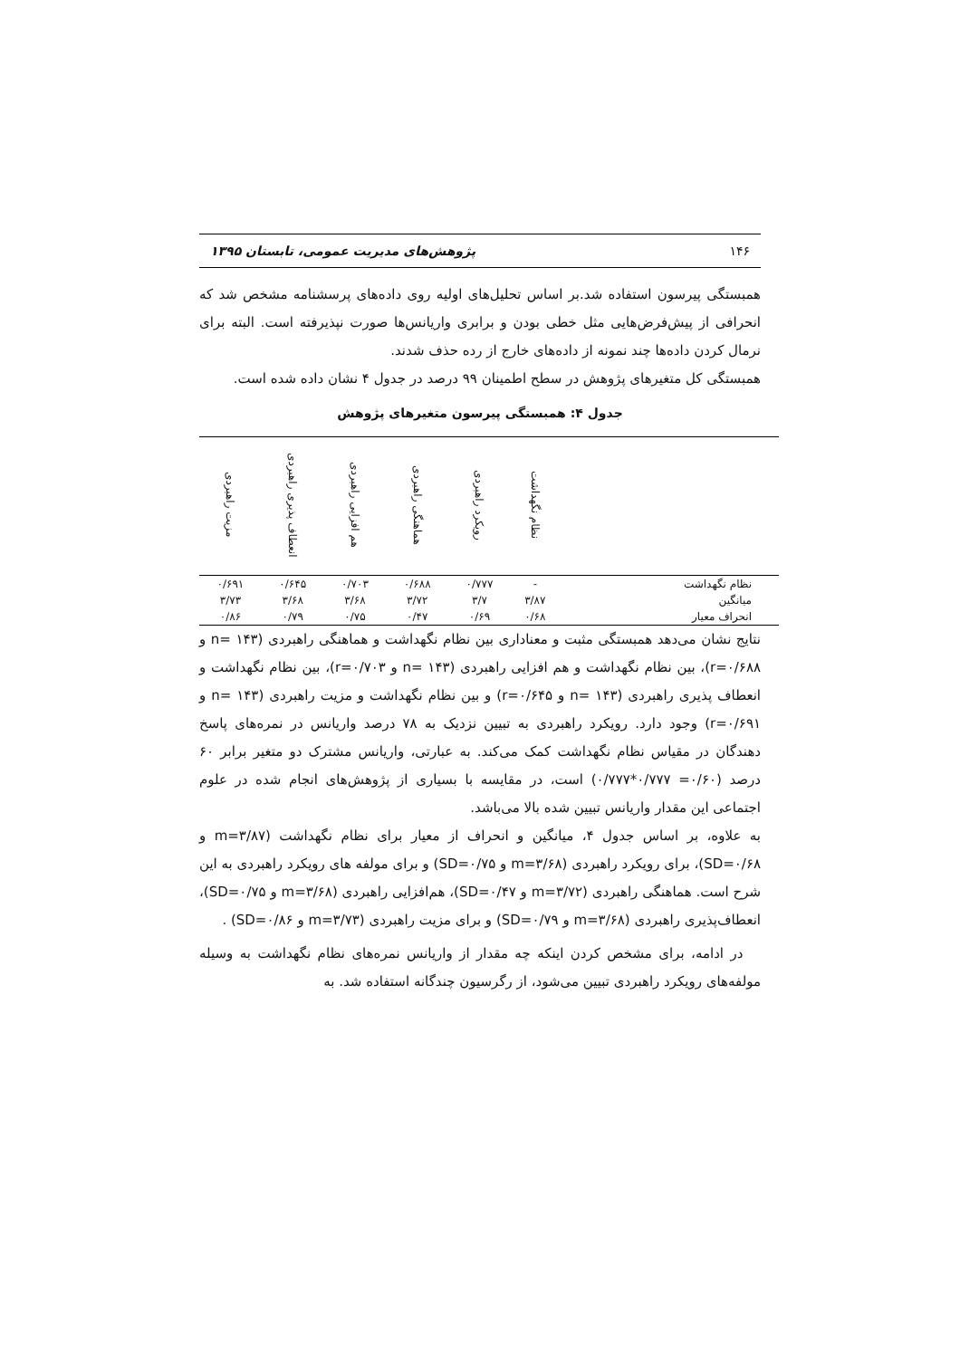۱۴۶ پژوهش‌های مدیریت عمومی، تابستان ۱۳۹۵
همبستگی پیرسون استفاده شد.بر اساس تحلیل‌های اولیه روی داده‌های پرسشنامه مشخص شد که انحرافی از پیش‌فرض‌هایی مثل خطی بودن و برابری واریانس‌ها صورت نپذیرفته است. البته برای نرمال کردن داده‌ها چند نمونه از داده‌های خارج از رده حذف شدند.
همبستگی کل متغیرهای پژوهش در سطح اطمینان ۹۹ درصد در جدول ۴ نشان داده شده است.
جدول ۴: همبستگی پیرسون متغیرهای پژوهش
| | نظام نگهداشت | رویکرد راهبردی | هماهنگی راهبردی | هم افزایی راهبردی | انعطاف پذیری راهبردی | مزیت راهبردی |
| --- | --- | --- | --- | --- | --- | --- |
| نظام نگهداشت | - | ۰/۷۷۷ | ۰/۶۸۸ | ۰/۷۰۳ | ۰/۶۴۵ | ۰/۶۹۱ |
| میانگین | ۳/۸۷ | ۳/۷ | ۳/۷۲ | ۳/۶۸ | ۳/۶۸ | ۳/۷۳ |
| انحراف معیار | ۰/۶۸ | ۰/۶۹ | ۰/۴۷ | ۰/۷۵ | ۰/۷۹ | ۰/۸۶ |
نتایج نشان می‌دهد همبستگی مثبت و معناداری بین نظام نگهداشت و هماهنگی راهبردی (n= ۱۴۳ و r=۰/۶۸۸)، بین نظام نگهداشت و هم افزایی راهبردی (n= ۱۴۳ و r=۰/۷۰۳)، بین نظام نگهداشت و انعطاف پذیری راهبردی (n= ۱۴۳ و r=۰/۶۴۵) و بین نظام نگهداشت و مزیت راهبردی (n= ۱۴۳ و r=۰/۶۹۱) وجود دارد. رویکرد راهبردی به تبیین نزدیک به ۷۸ درصد واریانس در نمره‌های پاسخ دهندگان در مقیاس نظام نگهداشت کمک می‌کند. به عبارتی، واریانس مشترک دو متغیر برابر ۶۰ درصد (۰/۶۰= ۰/۷۷۷*۰/۷۷۷) است، در مقایسه با بسیاری از پژوهش‌های انجام شده در علوم اجتماعی این مقدار واریانس تبیین شده بالا می‌باشد.
به علاوه، بر اساس جدول ۴، میانگین و انحراف از معیار برای نظام نگهداشت (m=۳/۸۷ و SD=۰/۶۸)، برای رویکرد راهبردی (m=۳/۶۸ و SD=۰/۷۵) و برای مولفه های رویکرد راهبردی به این شرح است. هماهنگی راهبردی (m=۳/۷۲ و SD=۰/۴۷)، هم‌افزایی راهبردی (m=۳/۶۸ و SD=۰/۷۵)، انعطاف‌پذیری راهبردی (m=۳/۶۸ و SD=۰/۷۹) و برای مزیت راهبردی (m=۳/۷۳ و SD=۰/۸۶) .
در ادامه، برای مشخص کردن اینکه چه مقدار از واریانس نمره‌های نظام نگهداشت به وسیله مولفه‌های رویکرد راهبردی تبیین می‌شود، از رگرسیون چندگانه استفاده شد. به